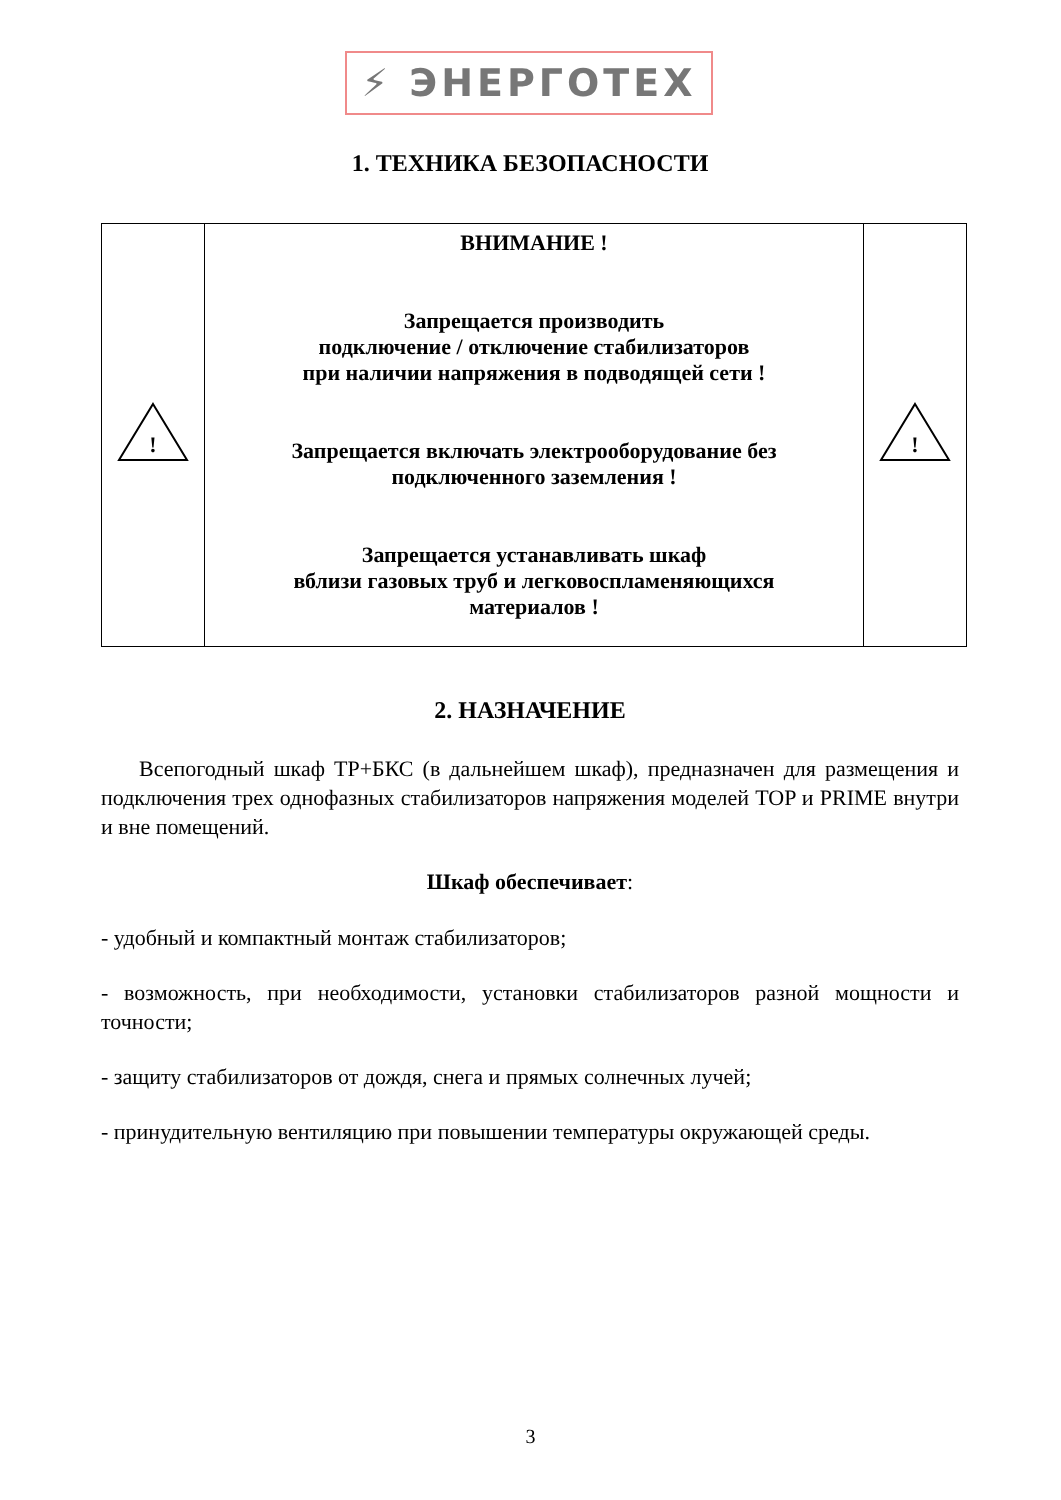⚡ ЭНЕРГОТЕХ
1. ТЕХНИКА БЕЗОПАСНОСТИ
| ! | ВНИМАНИЕ ! Запрещается производить подключение / отключение стабилизаторов при наличии напряжения в подводящей сети ! Запрещается включать электрооборудование без подключенного заземления ! Запрещается устанавливать шкаф вблизи газовых труб и легковоспламеняющихся материалов ! | ! |
2. НАЗНАЧЕНИЕ
Всепогодный шкаф ТР+БКС (в дальнейшем шкаф), предназначен для размещения и подключения трех однофазных стабилизаторов напряжения моделей TOP и PRIME внутри и вне помещений.
Шкаф обеспечивает:
- удобный и компактный монтаж стабилизаторов;
- возможность, при необходимости, установки стабилизаторов разной мощности и точности;
- защиту стабилизаторов от дождя, снега и прямых солнечных лучей;
- принудительную вентиляцию при повышении температуры окружающей среды.
3